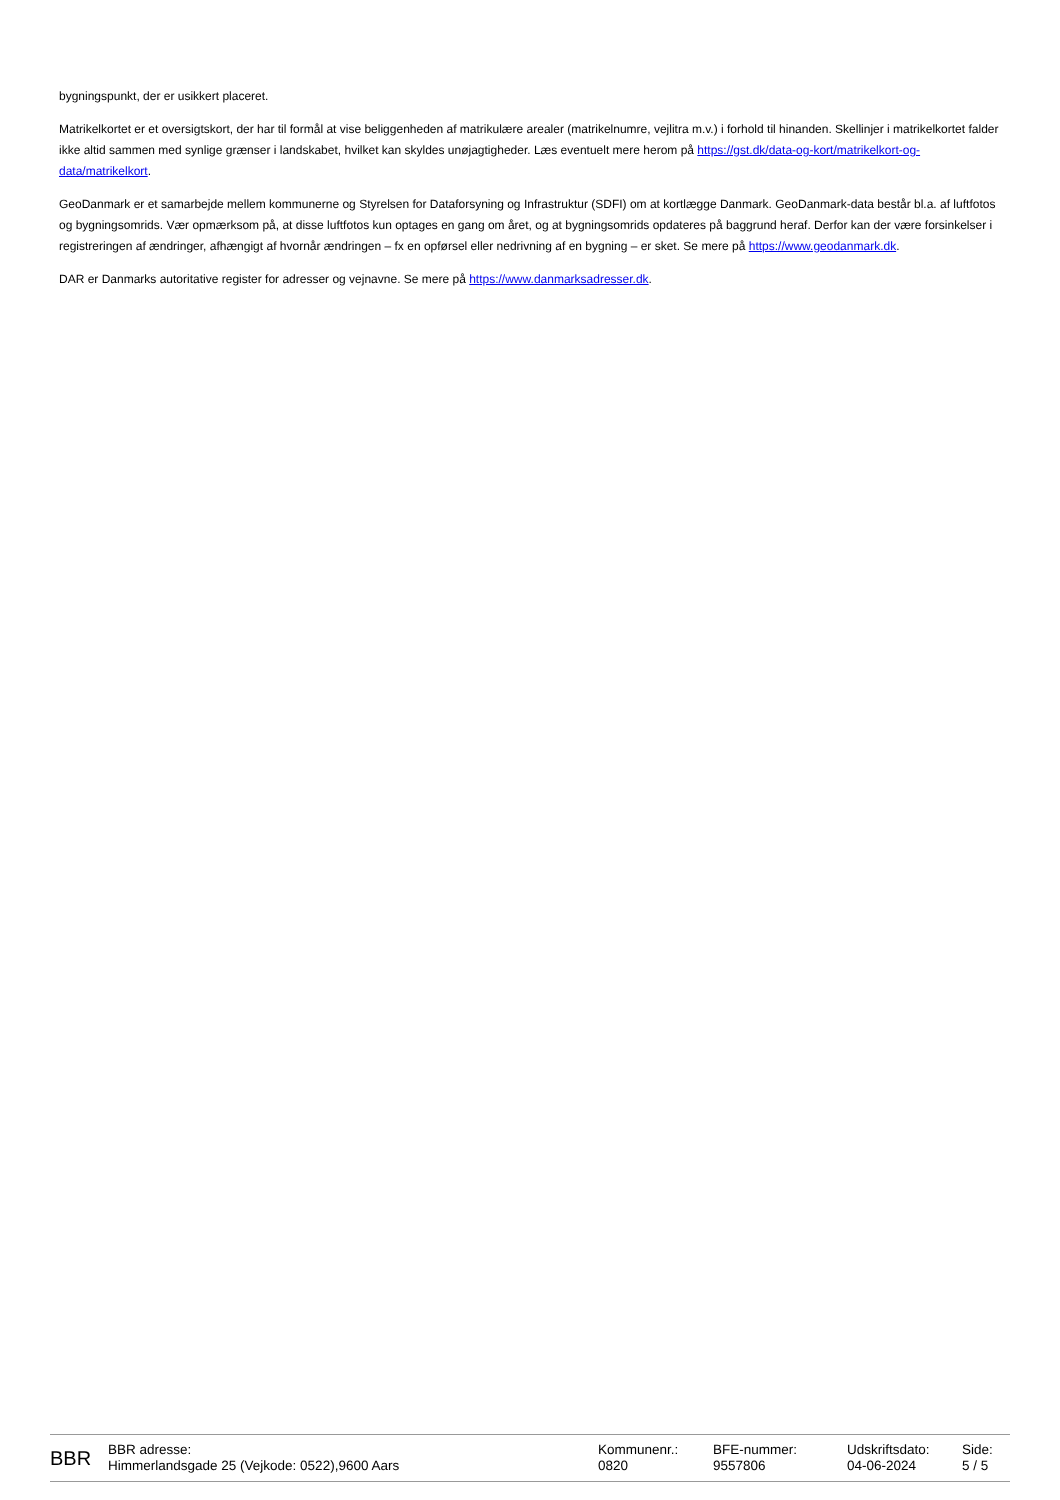bygningspunkt, der er usikkert placeret.
Matrikelkortet er et oversigtskort, der har til formål at vise beliggenheden af matrikulære arealer (matrikelnumre, vejlitra m.v.) i forhold til hinanden. Skellinjer i matrikelkortet falder ikke altid sammen med synlige grænser i landskabet, hvilket kan skyldes unøjagtigheder. Læs eventuelt mere herom på https://gst.dk/data-og-kort/matrikelkort-og-data/matrikelkort.
GeoDanmark er et samarbejde mellem kommunerne og Styrelsen for Dataforsyning og Infrastruktur (SDFI) om at kortlægge Danmark. GeoDanmark-data består bl.a. af luftfotos og bygningsomrids. Vær opmærksom på, at disse luftfotos kun optages en gang om året, og at bygningsomrids opdateres på baggrund heraf. Derfor kan der være forsinkelser i registreringen af ændringer, afhængigt af hvornår ændringen – fx en opførsel eller nedrivning af en bygning – er sket. Se mere på https://www.geodanmark.dk.
DAR er Danmarks autoritative register for adresser og vejnavne. Se mere på https://www.danmarksadresser.dk.
BBR
BBR adresse:
Himmerlandsgade 25 (Vejkode: 0522),9600 Aars
Kommunenr.:
0820
BFE-nummer:
9557806
Udskriftsdato:
04-06-2024
Side:
5 / 5